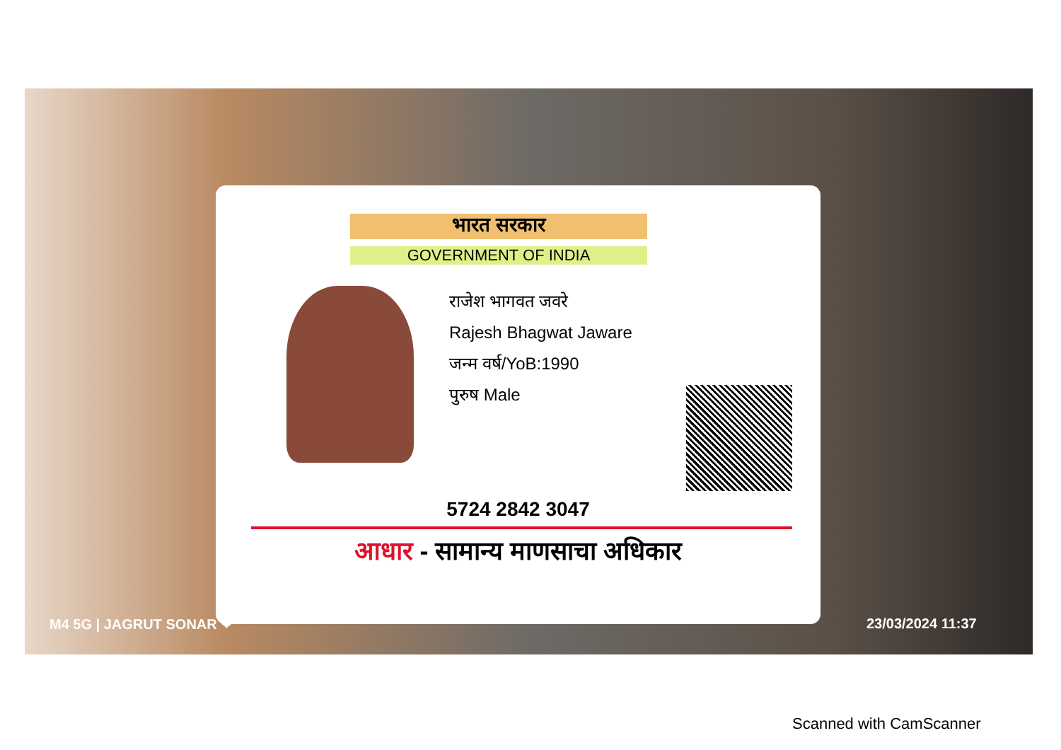भारत सरकार
GOVERNMENT OF INDIA
राजेश भागवत जवरे
Rajesh Bhagwat Jaware
जन्म वर्ष/YoB:1990
पुरुष Male
5724 2842 3047
आधार - सामान्य माणसाचा अधिकार
M4 5G | JAGRUT SONAR ❤ 23/03/2024 11:37
Scanned with CamScanner